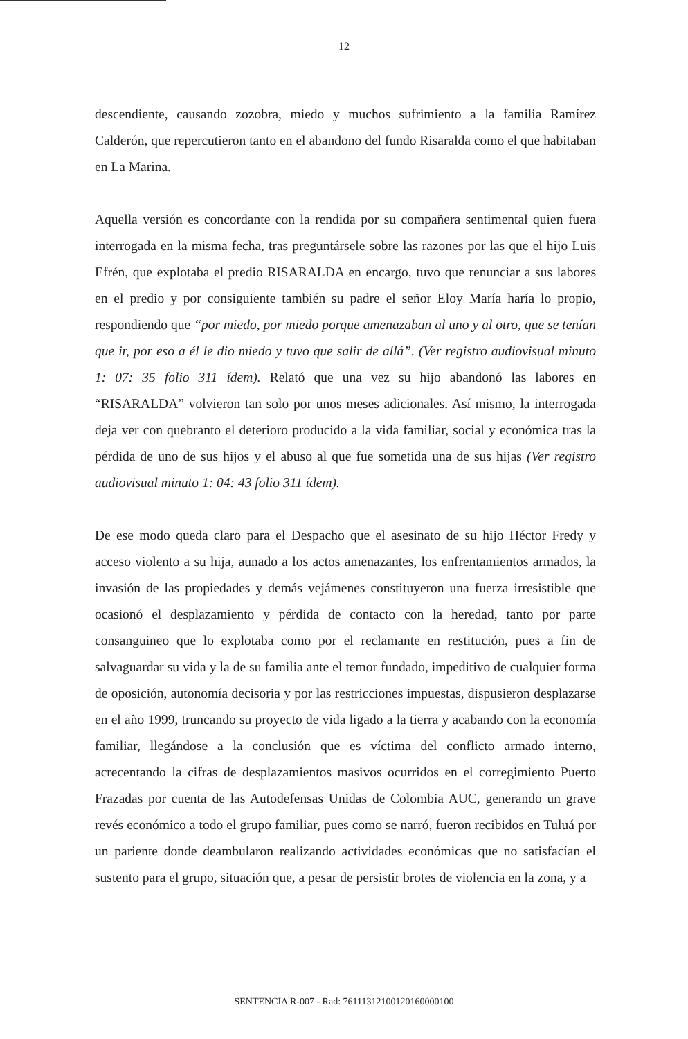12
descendiente, causando zozobra, miedo y muchos sufrimiento a la familia Ramírez Calderón, que repercutieron tanto en el abandono del fundo Risaralda como el que habitaban en La Marina.
Aquella versión es concordante con la rendida por su compañera sentimental quien fuera interrogada en la misma fecha, tras preguntársele sobre las razones por las que el hijo Luis Efrén, que explotaba el predio RISARALDA en encargo, tuvo que renunciar a sus labores en el predio y por consiguiente también su padre el señor Eloy María haría lo propio, respondiendo que “por miedo, por miedo porque amenazaban al uno y al otro, que se tenían que ir, por eso a él le dio miedo y tuvo que salir de allá”. (Ver registro audiovisual minuto 1: 07: 35 folio 311 ídem). Relató que una vez su hijo abandonó las labores en “RISARALDA” volvieron tan solo por unos meses adicionales. Así mismo, la interrogada deja ver con quebranto el deterioro producido a la vida familiar, social y económica tras la pérdida de uno de sus hijos y el abuso al que fue sometida una de sus hijas (Ver registro audiovisual minuto 1: 04: 43 folio 311 ídem).
De ese modo queda claro para el Despacho que el asesinato de su hijo Héctor Fredy y acceso violento a su hija, aunado a los actos amenazantes, los enfrentamientos armados, la invasión de las propiedades y demás vejámenes constituyeron una fuerza irresistible que ocasionó el desplazamiento y pérdida de contacto con la heredad, tanto por parte consanguineo que lo explotaba como por el reclamante en restitución, pues a fin de salvaguardar su vida y la de su familia ante el temor fundado, impeditivo de cualquier forma de oposición, autonomía decisoria y por las restricciones impuestas, dispusieron desplazarse en el año 1999, truncando su proyecto de vida ligado a la tierra y acabando con la economía familiar, llegándose a la conclusión que es víctima del conflicto armado interno, acrecentando la cifras de desplazamientos masivos ocurridos en el corregimiento Puerto Frazadas por cuenta de las Autodefensas Unidas de Colombia AUC, generando un grave revés económico a todo el grupo familiar, pues como se narró, fueron recibidos en Tuluá por un pariente donde deambularon realizando actividades económicas que no satisfacían el sustento para el grupo, situación que, a pesar de persistir brotes de violencia en la zona, y a
SENTENCIA R-007 - Rad: 76111312100120160000100